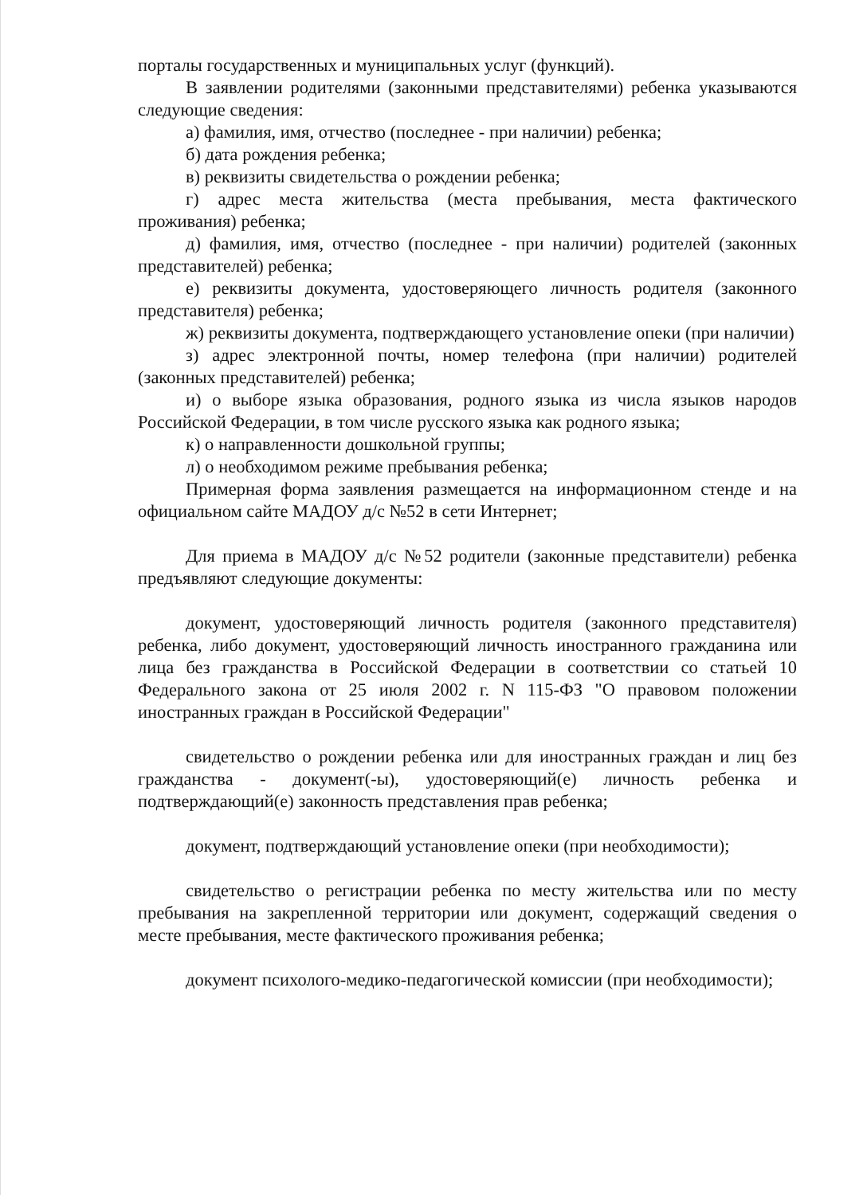порталы государственных и муниципальных услуг (функций).
В заявлении родителями (законными представителями) ребенка указываются следующие сведения:
а) фамилия, имя, отчество (последнее - при наличии) ребенка;
б) дата рождения ребенка;
в) реквизиты свидетельства о рождении ребенка;
г) адрес места жительства (места пребывания, места фактического проживания) ребенка;
д) фамилия, имя, отчество (последнее - при наличии) родителей (законных представителей) ребенка;
е) реквизиты документа, удостоверяющего личность родителя (законного представителя) ребенка;
ж) реквизиты документа, подтверждающего установление опеки (при наличии)
з) адрес электронной почты, номер телефона (при наличии) родителей (законных представителей) ребенка;
и) о выборе языка образования, родного языка из числа языков народов Российской Федерации, в том числе русского языка как родного языка;
к) о направленности дошкольной группы;
л) о необходимом режиме пребывания ребенка;
Примерная форма заявления размещается на информационном стенде и на официальном сайте МАДОУ д/с №52 в сети Интернет;
Для приема в МАДОУ д/с №52 родители (законные представители) ребенка предъявляют следующие документы:
документ, удостоверяющий личность родителя (законного представителя) ребенка, либо документ, удостоверяющий личность иностранного гражданина или лица без гражданства в Российской Федерации в соответствии со статьей 10 Федерального закона от 25 июля 2002 г. N 115-ФЗ "О правовом положении иностранных граждан в Российской Федерации"
свидетельство о рождении ребенка или для иностранных граждан и лиц без гражданства - документ(-ы), удостоверяющий(е) личность ребенка и подтверждающий(е) законность представления прав ребенка;
документ, подтверждающий установление опеки (при необходимости);
свидетельство о регистрации ребенка по месту жительства или по месту пребывания на закрепленной территории или документ, содержащий сведения о месте пребывания, месте фактического проживания ребенка;
документ психолого-медико-педагогической комиссии (при необходимости);